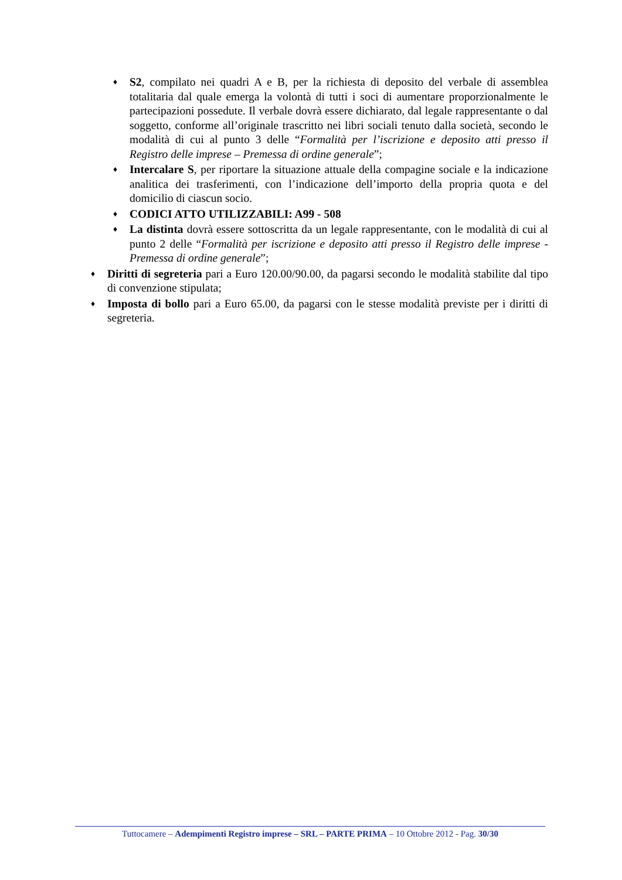♦
S2, compilato nei quadri A e B, per la richiesta di deposito del verbale di assemblea totalitaria dal quale emerga la volontà di tutti i soci di aumentare proporzionalmente le partecipazioni possedute. Il verbale dovrà essere dichiarato, dal legale rappresentante o dal soggetto, conforme all’originale trascritto nei libri sociali tenuto dalla società, secondo le modalità di cui al punto 3 delle “Formalità per l’iscrizione e deposito atti presso il Registro delle imprese – Premessa di ordine generale”;
♦
Intercalare S, per riportare la situazione attuale della compagine sociale e la indicazione analitica dei trasferimenti, con l’indicazione dell’importo della propria quota e del domicilio di ciascun socio.
♦
CODICI ATTO UTILIZZABILI: A99 - 508
♦
La distinta dovrà essere sottoscritta da un legale rappresentante, con le modalità di cui al punto 2 delle “Formalità per iscrizione e deposito atti presso il Registro delle imprese - Premessa di ordine generale”;
♦
Diritti di segreteria pari a Euro 120.00/90.00, da pagarsi secondo le modalità stabilite dal tipo di convenzione stipulata;
♦
Imposta di bollo pari a Euro 65.00, da pagarsi con le stesse modalità previste per i diritti di segreteria.
Tuttocamere – Adempimenti Registro imprese – SRL – PARTE PRIMA – 10 Ottobre 2012 - Pag. 30/30